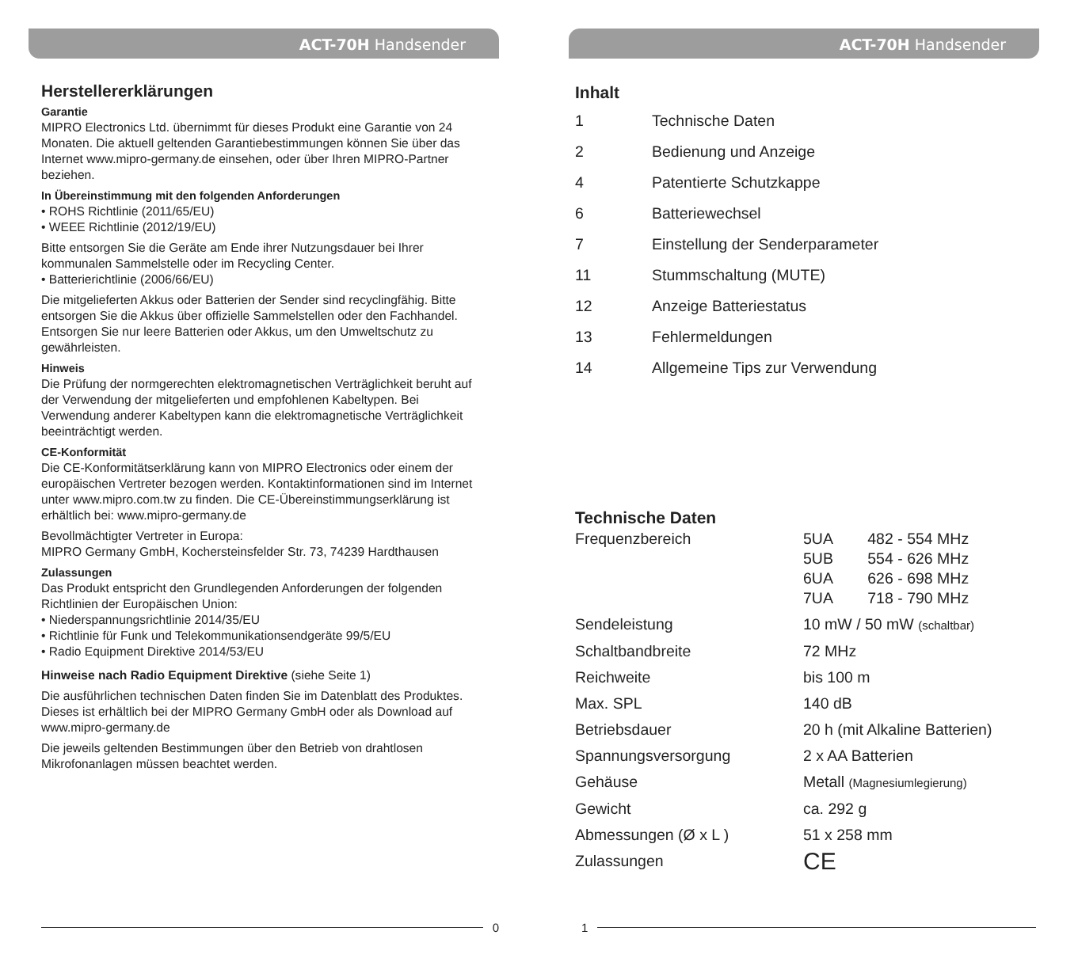ACT-70H Handsender
Herstellererklärungen
Garantie
MIPRO Electronics Ltd. übernimmt für dieses Produkt eine Garantie von 24 Monaten. Die aktuell geltenden Garantiebestimmungen können Sie über das Internet www.mipro-germany.de einsehen, oder über Ihren MIPRO-Partner beziehen.
In Übereinstimmung mit den folgenden Anforderungen
• ROHS Richtlinie (2011/65/EU)
• WEEE Richtlinie (2012/19/EU)
Bitte entsorgen Sie die Geräte am Ende ihrer Nutzungsdauer bei Ihrer kommunalen Sammelstelle oder im Recycling Center.
• Batterierichtlinie (2006/66/EU)
Die mitgelieferten Akkus oder Batterien der Sender sind recyclingfähig. Bitte entsorgen Sie die Akkus über offizielle Sammelstellen oder den Fachhandel. Entsorgen Sie nur leere Batterien oder Akkus, um den Umweltschutz zu gewährleisten.
Hinweis
Die Prüfung der normgerechten elektromagnetischen Verträglichkeit beruht auf der Verwendung der mitgelieferten und empfohlenen Kabeltypen. Bei Verwendung anderer Kabeltypen kann die elektromagnetische Verträglichkeit beeinträchtigt werden.
CE-Konformität
Die CE-Konformitätserklärung kann von MIPRO Electronics oder einem der europäischen Vertreter bezogen werden. Kontaktinformationen sind im Internet unter www.mipro.com.tw zu finden. Die CE-Übereinstimmungserklärung ist erhältlich bei: www.mipro-germany.de
Bevollmächtigter Vertreter in Europa:
MIPRO Germany GmbH, Kochersteinsfelder Str. 73, 74239 Hardthausen
Zulassungen
Das Produkt entspricht den Grundlegenden Anforderungen der folgenden Richtlinien der Europäischen Union:
• Niederspannungsrichtlinie 2014/35/EU
• Richtlinie für Funk und Telekommunikationsendgeräte 99/5/EU
• Radio Equipment Direktive 2014/53/EU
Hinweise nach Radio Equipment Direktive (siehe Seite 1)
Die ausführlichen technischen Daten finden Sie im Datenblatt des Produktes. Dieses ist erhältlich bei der MIPRO Germany GmbH oder als Download auf www.mipro-germany.de
Die jeweils geltenden Bestimmungen über den Betrieb von drahtlosen Mikrofonanlagen müssen beachtet werden.
0
ACT-70H Handsender
Inhalt
| 1 | Technische Daten |
| 2 | Bedienung und Anzeige |
| 4 | Patentierte Schutzkappe |
| 6 | Batteriewechsel |
| 7 | Einstellung der Senderparameter |
| 11 | Stummschaltung (MUTE) |
| 12 | Anzeige Batteriestatus |
| 13 | Fehlermeldungen |
| 14 | Allgemeine Tips zur Verwendung |
Technische Daten
| Frequenzbereich | 5UA 482 - 554 MHz 5UB 554 - 626 MHz 6UA 626 - 698 MHz 7UA 718 - 790 MHz |
| Sendeleistung | 10 mW / 50 mW (schaltbar) |
| Schaltbandbreite | 72 MHz |
| Reichweite | bis 100 m |
| Max. SPL | 140 dB |
| Betriebsdauer | 20 h (mit Alkaline Batterien) |
| Spannungsversorgung | 2 x AA Batterien |
| Gehäuse | Metall (Magnesiumlegierung) |
| Gewicht | ca. 292 g |
| Abmessungen (Ø x L ) | 51 x 258 mm |
| Zulassungen | CE |
1